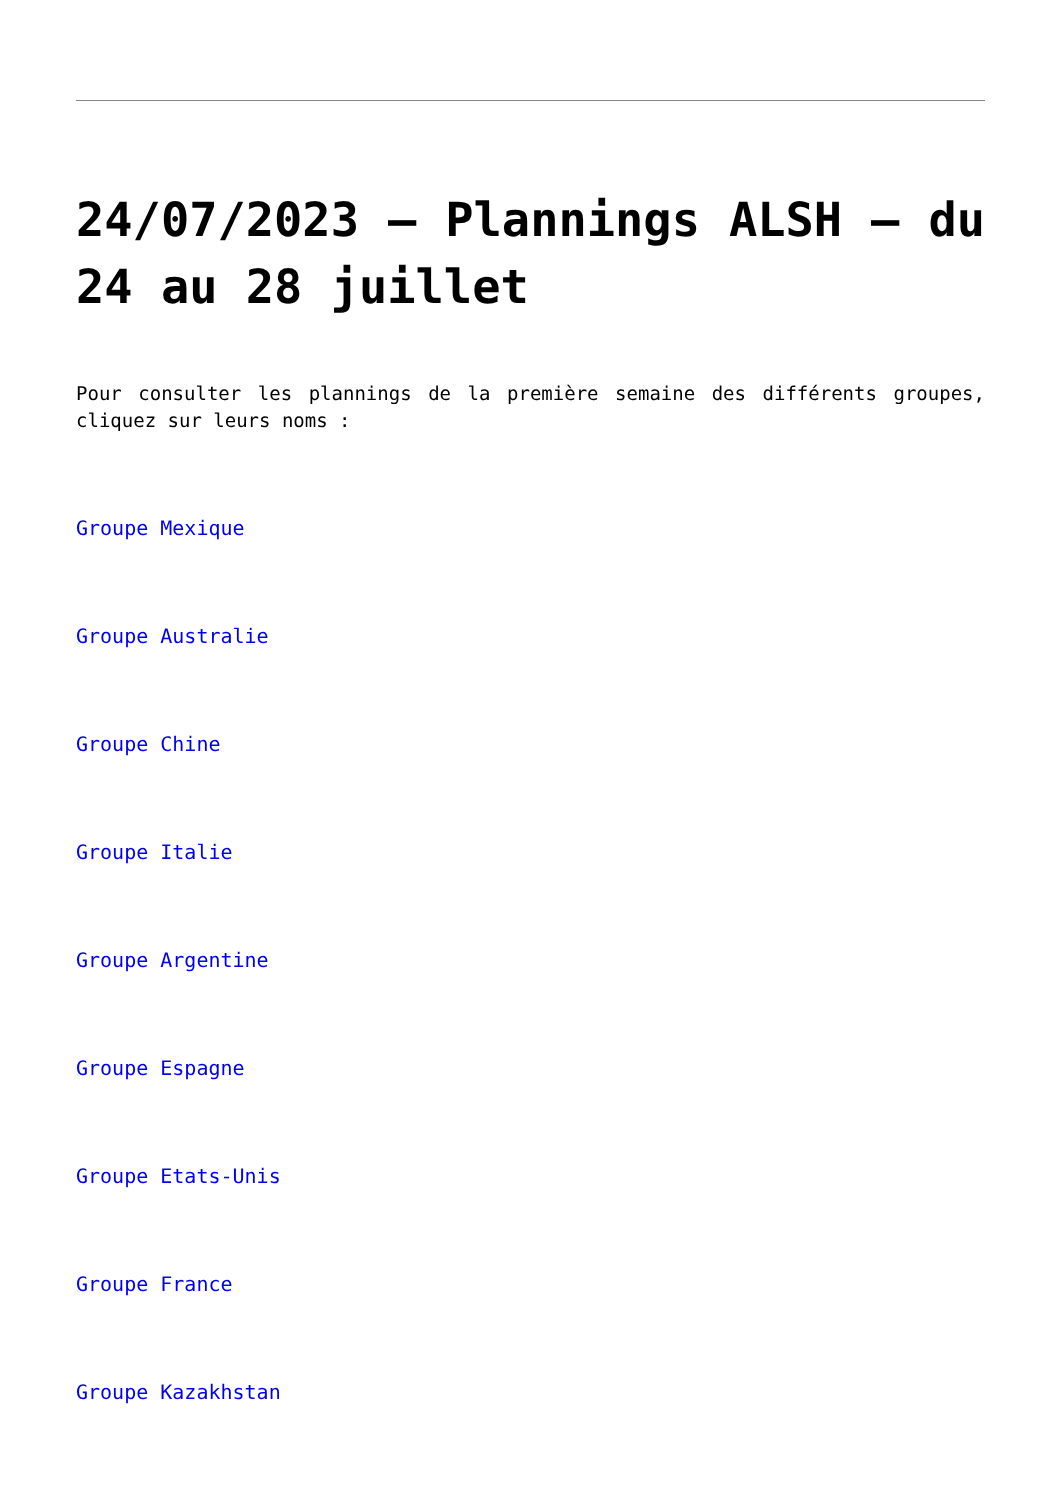24/07/2023 – Plannings ALSH – du 24 au 28 juillet
Pour consulter les plannings de la première semaine des différents groupes, cliquez sur leurs noms :
Groupe Mexique
Groupe Australie
Groupe Chine
Groupe Italie
Groupe Argentine
Groupe Espagne
Groupe Etats-Unis
Groupe France
Groupe Kazakhstan